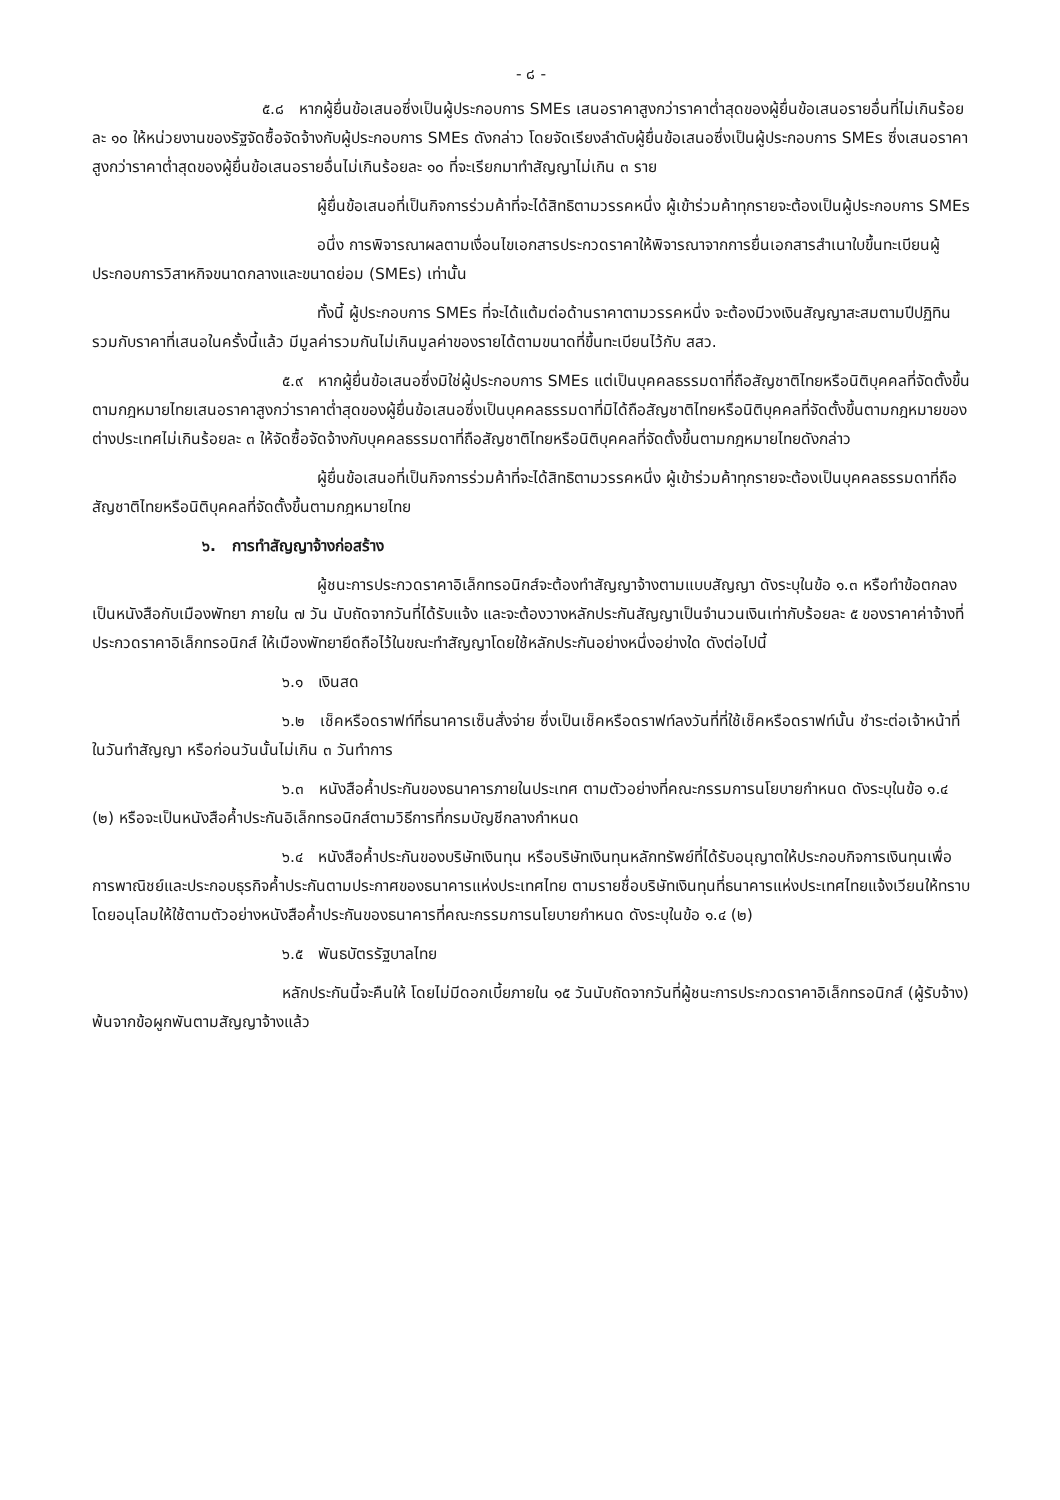- ๘ -
๕.๘ หากผู้ยื่นข้อเสนอซึ่งเป็นผู้ประกอบการ SMEs เสนอราคาสูงกว่าราคาต่ำสุดของผู้ยื่นข้อเสนอรายอื่นที่ไม่เกินร้อยละ ๑๐ ให้หน่วยงานของรัฐจัดซื้อจัดจ้างกับผู้ประกอบการ SMEs ดังกล่าว โดยจัดเรียงลำดับผู้ยื่นข้อเสนอซึ่งเป็นผู้ประกอบการ SMEs ซึ่งเสนอราคาสูงกว่าราคาต่ำสุดของผู้ยื่นข้อเสนอรายอื่นไม่เกินร้อยละ ๑๐ ที่จะเรียกมาทำสัญญาไม่เกิน ๓ ราย
ผู้ยื่นข้อเสนอที่เป็นกิจการร่วมค้าที่จะได้สิทธิตามวรรคหนึ่ง ผู้เข้าร่วมค้าทุกรายจะต้องเป็นผู้ประกอบการ SMEs
อนึ่ง การพิจารณาผลตามเงื่อนไขเอกสารประกวดราคาให้พิจารณาจากการยื่นเอกสารสำเนาใบขึ้นทะเบียนผู้ประกอบการวิสาหกิจขนาดกลางและขนาดย่อม (SMEs) เท่านั้น
ทั้งนี้ ผู้ประกอบการ SMEs ที่จะได้แต้มต่อด้านราคาตามวรรคหนึ่ง จะต้องมีวงเงินสัญญาสะสมตามปีปฏิทินรวมกับราคาที่เสนอในครั้งนี้แล้ว มีมูลค่ารวมกันไม่เกินมูลค่าของรายได้ตามขนาดที่ขึ้นทะเบียนไว้กับ สสว.
๕.๙ หากผู้ยื่นข้อเสนอซึ่งมิใช่ผู้ประกอบการ SMEs แต่เป็นบุคคลธรรมดาที่ถือสัญชาติไทยหรือนิติบุคคลที่จัดตั้งขึ้นตามกฎหมายไทยเสนอราคาสูงกว่าราคาต่ำสุดของผู้ยื่นข้อเสนอซึ่งเป็นบุคคลธรรมดาที่มิได้ถือสัญชาติไทยหรือนิติบุคคลที่จัดตั้งขึ้นตามกฎหมายของต่างประเทศไม่เกินร้อยละ ๓ ให้จัดซื้อจัดจ้างกับบุคคลธรรมดาที่ถือสัญชาติไทยหรือนิติบุคคลที่จัดตั้งขึ้นตามกฎหมายไทยดังกล่าว
ผู้ยื่นข้อเสนอที่เป็นกิจการร่วมค้าที่จะได้สิทธิตามวรรคหนึ่ง ผู้เข้าร่วมค้าทุกรายจะต้องเป็นบุคคลธรรมดาที่ถือสัญชาติไทยหรือนิติบุคคลที่จัดตั้งขึ้นตามกฎหมายไทย
๖. การทำสัญญาจ้างก่อสร้าง
ผู้ชนะการประกวดราคาอิเล็กทรอนิกส์จะต้องทำสัญญาจ้างตามแบบสัญญา ดังระบุในข้อ ๑.๓ หรือทำข้อตกลงเป็นหนังสือกับเมืองพัทยา ภายใน ๗ วัน นับถัดจากวันที่ได้รับแจ้ง และจะต้องวางหลักประกันสัญญาเป็นจำนวนเงินเท่ากับร้อยละ ๕ ของราคาค่าจ้างที่ประกวดราคาอิเล็กทรอนิกส์ ให้เมืองพัทยายึดถือไว้ในขณะทำสัญญาโดยใช้หลักประกันอย่างหนึ่งอย่างใด ดังต่อไปนี้
๖.๑ เงินสด
๖.๒ เช็คหรือดราฟท์ที่ธนาคารเซ็นสั่งจ่าย ซึ่งเป็นเช็คหรือดราฟท์ลงวันที่ที่ใช้เช็คหรือดราฟท์นั้น ชำระต่อเจ้าหน้าที่ในวันทำสัญญา หรือก่อนวันนั้นไม่เกิน ๓ วันทำการ
๖.๓ หนังสือค้ำประกันของธนาคารภายในประเทศ ตามตัวอย่างที่คณะกรรมการนโยบายกำหนด ดังระบุในข้อ ๑.๔ (๒) หรือจะเป็นหนังสือค้ำประกันอิเล็กทรอนิกส์ตามวิธีการที่กรมบัญชีกลางกำหนด
๖.๔ หนังสือค้ำประกันของบริษัทเงินทุน หรือบริษัทเงินทุนหลักทรัพย์ที่ได้รับอนุญาตให้ประกอบกิจการเงินทุนเพื่อการพาณิชย์และประกอบธุรกิจค้ำประกันตามประกาศของธนาคารแห่งประเทศไทย ตามรายชื่อบริษัทเงินทุนที่ธนาคารแห่งประเทศไทยแจ้งเวียนให้ทราบ โดยอนุโลมให้ใช้ตามตัวอย่างหนังสือค้ำประกันของธนาคารที่คณะกรรมการนโยบายกำหนด ดังระบุในข้อ ๑.๔ (๒)
๖.๕ พันธบัตรรัฐบาลไทย
หลักประกันนี้จะคืนให้ โดยไม่มีดอกเบี้ยภายใน ๑๕ วันนับถัดจากวันที่ผู้ชนะการประกวดราคาอิเล็กทรอนิกส์ (ผู้รับจ้าง) พ้นจากข้อผูกพันตามสัญญาจ้างแล้ว